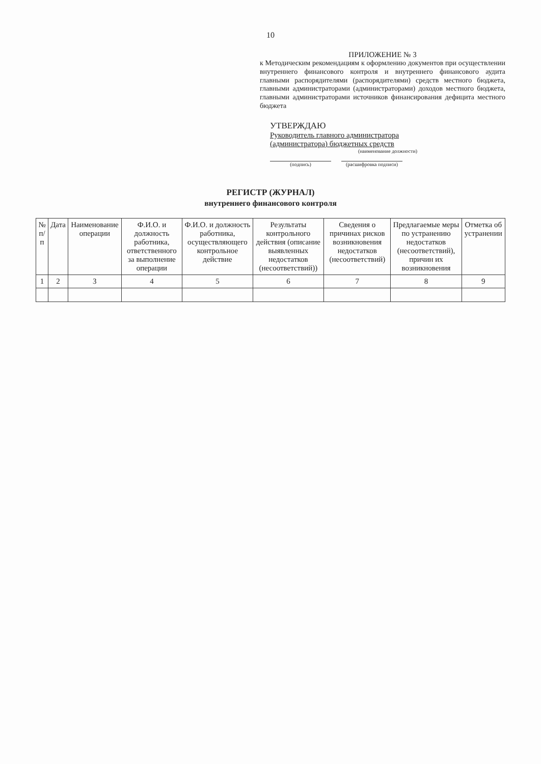10
ПРИЛОЖЕНИЕ № 3
к Методическим рекомендациям к оформлению документов при осуществлении внутреннего финансового контроля и внутреннего финансового аудита главными распорядителями (распорядителями) средств местного бюджета, главными администраторами (администраторами) доходов местного бюджета, главными администраторами источников финансирования дефицита местного бюджета
УТВЕРЖДАЮ
Руководитель главного администратора
(администратора) бюджетных средств
(наименование должности)
(подпись) (расшифровка подписи)
РЕГИСТР (ЖУРНАЛ)
внутреннего финансового контроля
| № п/п | Дата | Наименование операции | Ф.И.О. и должность работника, ответственного за выполнение операции | Ф.И.О. и должность работника, осуществляющего контрольное действие | Результаты контрольного действия (описание выявленных недостатков (несоответствий)) | Сведения о причинах рисков возникновения недостатков (несоответствий) | Предлагаемые меры по устранению недостатков (несоответствий), причин их возникновения | Отметка об устранении |
| --- | --- | --- | --- | --- | --- | --- | --- | --- |
| 1 | 2 | 3 | 4 | 5 | 6 | 7 | 8 | 9 |